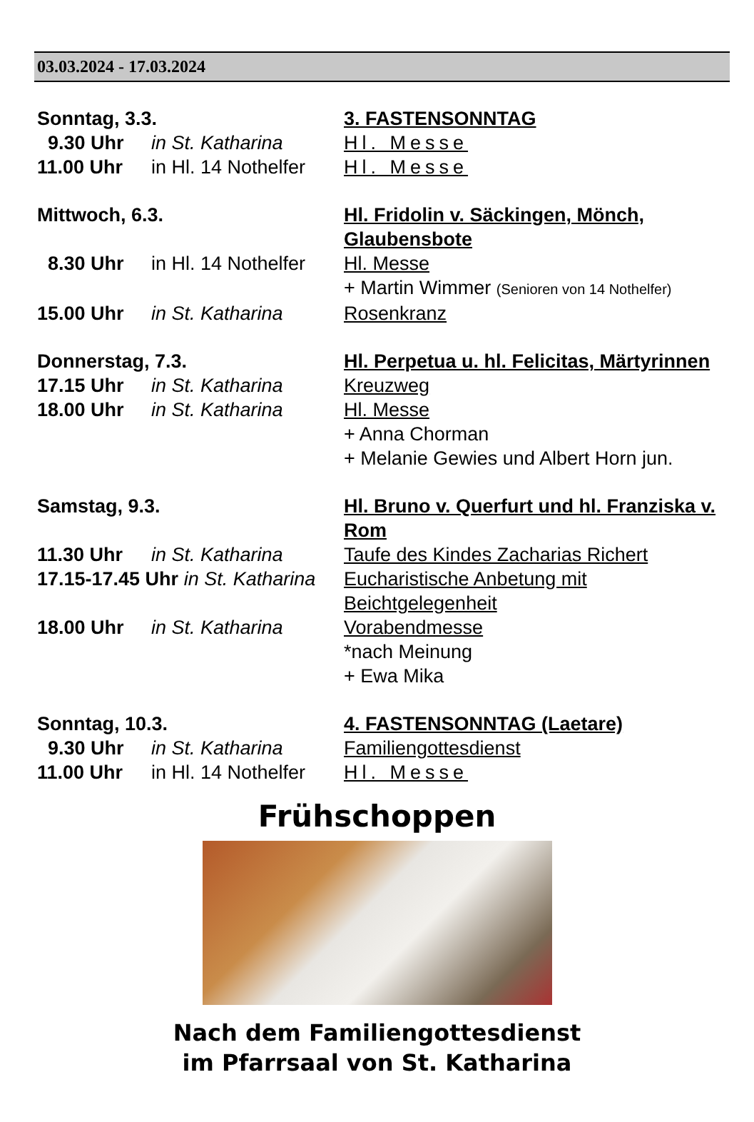03.03.2024 - 17.03.2024
| Sonntag, 3.3. | | 3. FASTENSONNTAG |
| 9.30 Uhr | in St. Katharina | Hl. Messe |
| 11.00 Uhr | in Hl. 14 Nothelfer | Hl. Messe |
| Mittwoch, 6.3. | | Hl. Fridolin v. Säckingen, Mönch, Glaubensbote |
| 8.30 Uhr | in Hl. 14 Nothelfer | Hl. Messe + Martin Wimmer (Senioren von 14 Nothelfer) |
| 15.00 Uhr | in St. Katharina | Rosenkranz |
| Donnerstag, 7.3. | | Hl. Perpetua u. hl. Felicitas, Märtyrinnen |
| 17.15 Uhr | in St. Katharina | Kreuzweg |
| 18.00 Uhr | in St. Katharina | Hl. Messe + Anna Chorman + Melanie Gewies und Albert Horn jun. |
| Samstag, 9.3. | | Hl. Bruno v. Querfurt und hl. Franziska v. Rom |
| 11.30 Uhr | in St. Katharina | Taufe des Kindes Zacharias Richert |
| 17.15-17.45 Uhr in St. Katharina | | Eucharistische Anbetung mit Beichtgelegenheit |
| 18.00 Uhr | in St. Katharina | Vorabendmesse *nach Meinung + Ewa Mika |
| Sonntag, 10.3. | | 4. FASTENSONNTAG (Laetare) |
| 9.30 Uhr | in St. Katharina | Familiengottesdienst |
| 11.00 Uhr | in Hl. 14 Nothelfer | Hl. Messe |
Frühschoppen
Nach dem Familiengottesdienst
im Pfarrsaal von St. Katharina